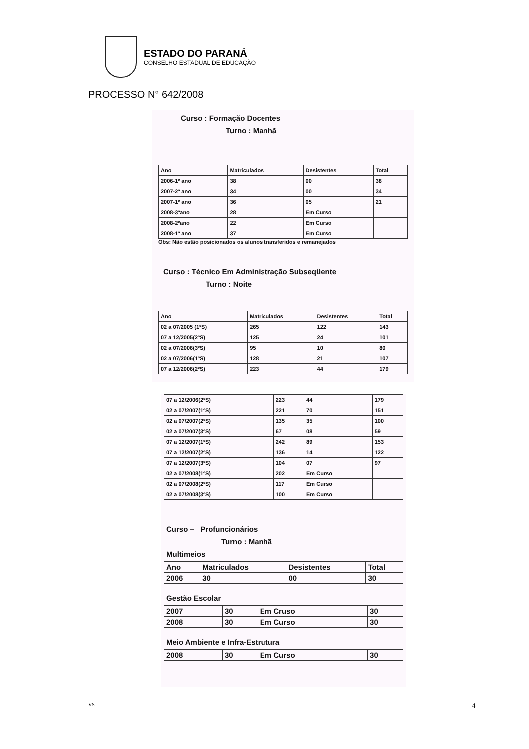ESTADO DO PARANÁ
CONSELHO ESTADUAL DE EDUCAÇÃO
PROCESSO N° 642/2008
Curso : Formação Docentes
Turno : Manhã
| Ano | Matriculados | Desistentes | Total |
| --- | --- | --- | --- |
| 2006-1º ano | 38 | 00 | 38 |
| 2007-2º ano | 34 | 00 | 34 |
| 2007-1º ano | 36 | 05 | 21 |
| 2008-3ºano | 28 | Em Curso | |
| 2008-2ºano | 22 | Em Curso | |
| 2008-1º ano | 37 | Em Curso | |
Obs: Não estão posicionados os alunos transferidos e remanejados
Curso : Técnico Em Administração Subseqüente
Turno : Noite
| Ano | Matriculados | Desistentes | Total |
| --- | --- | --- | --- |
| 02 a 07/2005 (1ºS) | 265 | 122 | 143 |
| 07 a 12/2005(2ºS) | 125 | 24 | 101 |
| 02 a 07/2006(3ºS) | 95 | 10 | 80 |
| 02 a 07/2006(1ºS) | 128 | 21 | 107 |
| 07 a 12/2006(2ºS) | 223 | 44 | 179 |
| 07 a 12/2006(2ºS) | 223 | 44 | 179 |
| 02 a 07/2007(1ºS) | 221 | 70 | 151 |
| 02 a 07/2007(2ºS) | 135 | 35 | 100 |
| 02 a 07/2007(3ºS) | 67 | 08 | 59 |
| 07 a 12/2007(1ºS) | 242 | 89 | 153 |
| 07 a 12/2007(2ºS) | 136 | 14 | 122 |
| 07 a 12/2007(3ºS) | 104 | 07 | 97 |
| 02 a 07/2008(1ºS) | 202 | Em Curso | |
| 02 a 07/2008(2ºS) | 117 | Em Curso | |
| 02 a 07/2008(3ºS) | 100 | Em Curso | |
Curso – Profuncionários
Turno : Manhã
Multimeios
| Ano | Matriculados | Desistentes | Total |
| --- | --- | --- | --- |
| 2006 | 30 | 00 | 30 |
Gestão Escolar
| 2007 | 30 | Em Cruso | 30 |
| 2008 | 30 | Em Curso | 30 |
Meio Ambiente e Infra-Estrutura
| 2008 | 30 | Em Curso | 30 |
VS 4